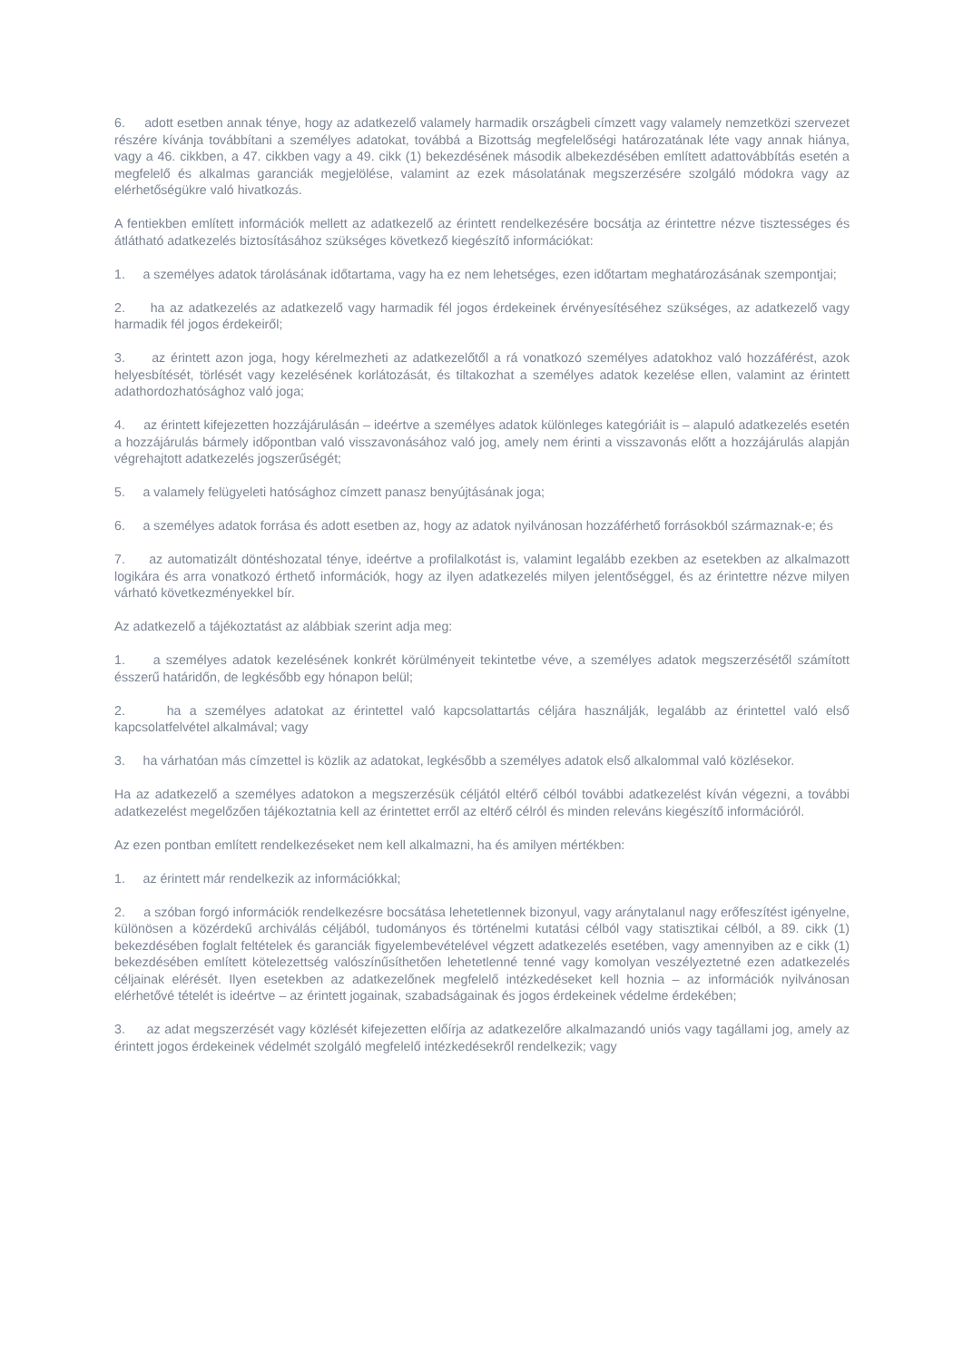6. adott esetben annak ténye, hogy az adatkezelő valamely harmadik országbeli címzett vagy valamely nemzetközi szervezet részére kívánja továbbítani a személyes adatokat, továbbá a Bizottság megfelelőségi határozatának léte vagy annak hiánya, vagy a 46. cikkben, a 47. cikkben vagy a 49. cikk (1) bekezdésének második albekezdésében említett adattovábbítás esetén a megfelelő és alkalmas garanciák megjelölése, valamint az ezek másolatának megszerzésére szolgáló módokra vagy az elérhetőségükre való hivatkozás.
A fentiekben említett információk mellett az adatkezelő az érintett rendelkezésére bocsátja az érintettre nézve tisztességes és átlátható adatkezelés biztosításához szükséges következő kiegészítő információkat:
1. a személyes adatok tárolásának időtartama, vagy ha ez nem lehetséges, ezen időtartam meghatározásának szempontjai;
2. ha az adatkezelés az adatkezelő vagy harmadik fél jogos érdekeinek érvényesítéséhez szükséges, az adatkezelő vagy harmadik fél jogos érdekeiről;
3. az érintett azon joga, hogy kérelmezheti az adatkezelőtől a rá vonatkozó személyes adatokhoz való hozzáférést, azok helyesbítését, törlését vagy kezelésének korlátozását, és tiltakozhat a személyes adatok kezelése ellen, valamint az érintett adathordozhatósághoz való joga;
4. az érintett kifejezetten hozzájárulásán – ideértve a személyes adatok különleges kategóriáit is – alapuló adatkezelés esetén a hozzájárulás bármely időpontban való visszavonásához való jog, amely nem érinti a visszavonás előtt a hozzájárulás alapján végrehajtott adatkezelés jogszerűségét;
5. a valamely felügyeleti hatósághoz címzett panasz benyújtásának joga;
6. a személyes adatok forrása és adott esetben az, hogy az adatok nyilvánosan hozzáférhető forrásokból származnak-e; és
7. az automatizált döntéshozatal ténye, ideértve a profilalkotást is, valamint legalább ezekben az esetekben az alkalmazott logikára és arra vonatkozó érthető információk, hogy az ilyen adatkezelés milyen jelentőséggel, és az érintettre nézve milyen várható következményekkel bír.
Az adatkezelő a tájékoztatást az alábbiak szerint adja meg:
1. a személyes adatok kezelésének konkrét körülményeit tekintetbe véve, a személyes adatok megszerzésétől számított ésszerű határidőn, de legkésőbb egy hónapon belül;
2. ha a személyes adatokat az érintettel való kapcsolattartás céljára használják, legalább az érintettel való első kapcsolatfelvétel alkalmával; vagy
3. ha várhatóan más címzettel is közlik az adatokat, legkésőbb a személyes adatok első alkalommal való közlésekor.
Ha az adatkezelő a személyes adatokon a megszerzésük céljától eltérő célból további adatkezelést kíván végezni, a további adatkezelést megelőzően tájékoztatnia kell az érintettet erről az eltérő célról és minden releváns kiegészítő információról.
Az ezen pontban említett rendelkezéseket nem kell alkalmazni, ha és amilyen mértékben:
1. az érintett már rendelkezik az információkkal;
2. a szóban forgó információk rendelkezésre bocsátása lehetetlennek bizonyul, vagy aránytalanul nagy erőfeszítést igényelne, különösen a közérdekű archiválás céljából, tudományos és történelmi kutatási célból vagy statisztikai célból, a 89. cikk (1) bekezdésében foglalt feltételek és garanciák figyelembevételével végzett adatkezelés esetében, vagy amennyiben az e cikk (1) bekezdésében említett kötelezettség valószínűsíthetően lehetetlenné tenné vagy komolyan veszélyeztetné ezen adatkezelés céljainak elérését. Ilyen esetekben az adatkezelőnek megfelelő intézkedéseket kell hoznia – az információk nyilvánosan elérhetővé tételét is ideértve – az érintett jogainak, szabadságainak és jogos érdekeinek védelme érdekében;
3. az adat megszerzését vagy közlését kifejezetten előírja az adatkezelőre alkalmazandó uniós vagy tagállami jog, amely az érintett jogos érdekeinek védelmét szolgáló megfelelő intézkedésekről rendelkezik; vagy